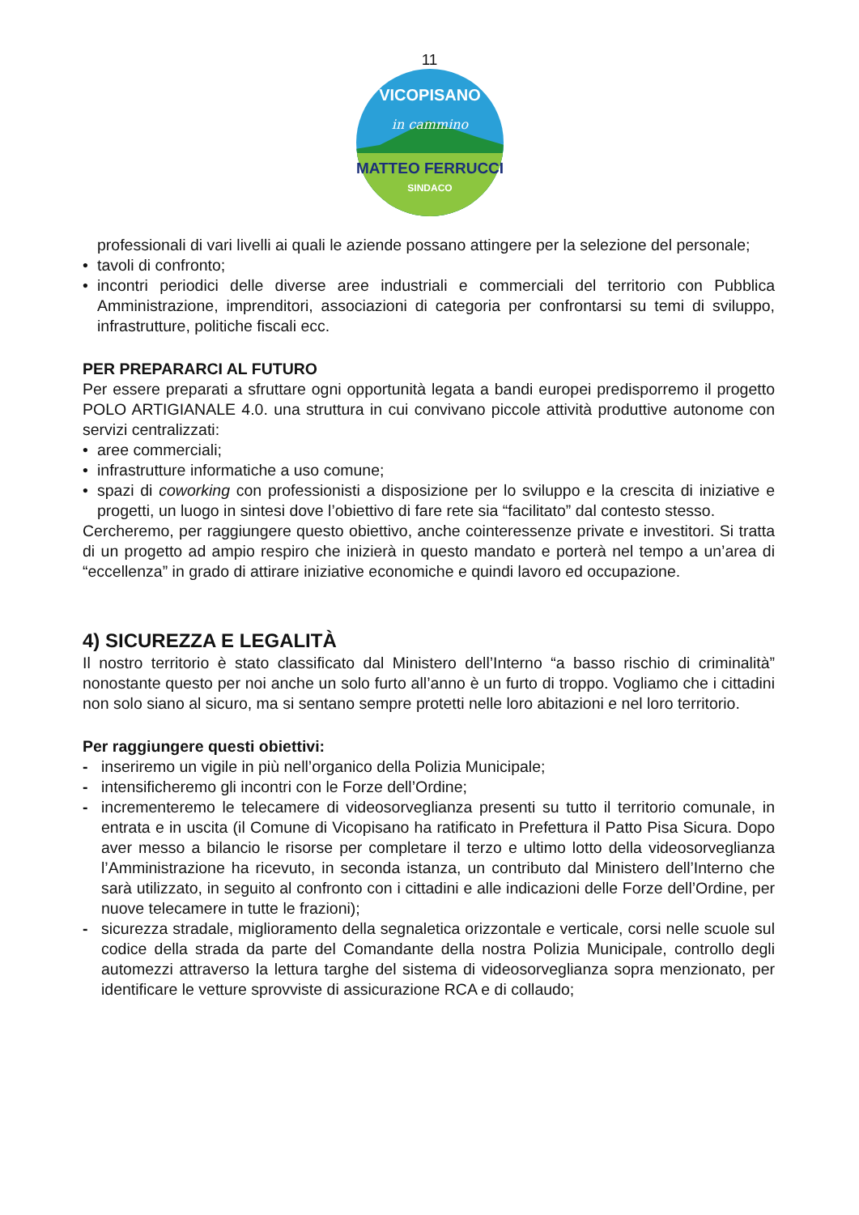11
VICOPISANO
in cammino
MATTEO FERRUCCI
SINDACO
professionali di vari livelli ai quali le aziende possano attingere per la selezione del personale;
• tavoli di confronto;
• incontri periodici delle diverse aree industriali e commerciali del territorio con Pubblica Amministrazione, imprenditori, associazioni di categoria per confrontarsi su temi di sviluppo, infrastrutture, politiche fiscali ecc.
PER PREPARARCI AL FUTURO
Per essere preparati a sfruttare ogni opportunità legata a bandi europei predisporremo il progetto POLO ARTIGIANALE 4.0. una struttura in cui convivano piccole attività produttive autonome con servizi centralizzati:
• aree commerciali;
• infrastrutture informatiche a uso comune;
• spazi di coworking con professionisti a disposizione per lo sviluppo e la crescita di iniziative e progetti, un luogo in sintesi dove l’obiettivo di fare rete sia “facilitato” dal contesto stesso.
Cercheremo, per raggiungere questo obiettivo, anche cointeressenze private e investitori. Si tratta di un progetto ad ampio respiro che inizierà in questo mandato e porterà nel tempo a un’area di “eccellenza” in grado di attirare iniziative economiche e quindi lavoro ed occupazione.
4) SICUREZZA E LEGALITÀ
Il nostro territorio è stato classificato dal Ministero dell’Interno “a basso rischio di criminalità” nonostante questo per noi anche un solo furto all’anno è un furto di troppo. Vogliamo che i cittadini non solo siano al sicuro, ma si sentano sempre protetti nelle loro abitazioni e nel loro territorio.
Per raggiungere questi obiettivi:
- inseriremo un vigile in più nell’organico della Polizia Municipale;
- intensificheremo gli incontri con le Forze dell’Ordine;
- incrementeremo le telecamere di videosorveglianza presenti su tutto il territorio comunale, in entrata e in uscita (il Comune di Vicopisano ha ratificato in Prefettura il Patto Pisa Sicura. Dopo aver messo a bilancio le risorse per completare il terzo e ultimo lotto della videosorveglianza l’Amministrazione ha ricevuto, in seconda istanza, un contributo dal Ministero dell’Interno che sarà utilizzato, in seguito al confronto con i cittadini e alle indicazioni delle Forze dell’Ordine, per nuove telecamere in tutte le frazioni);
- sicurezza stradale, miglioramento della segnaletica orizzontale e verticale, corsi nelle scuole sul codice della strada da parte del Comandante della nostra Polizia Municipale, controllo degli automezzi attraverso la lettura targhe del sistema di videosorveglianza sopra menzionato, per identificare le vetture sprovviste di assicurazione RCA e di collaudo;